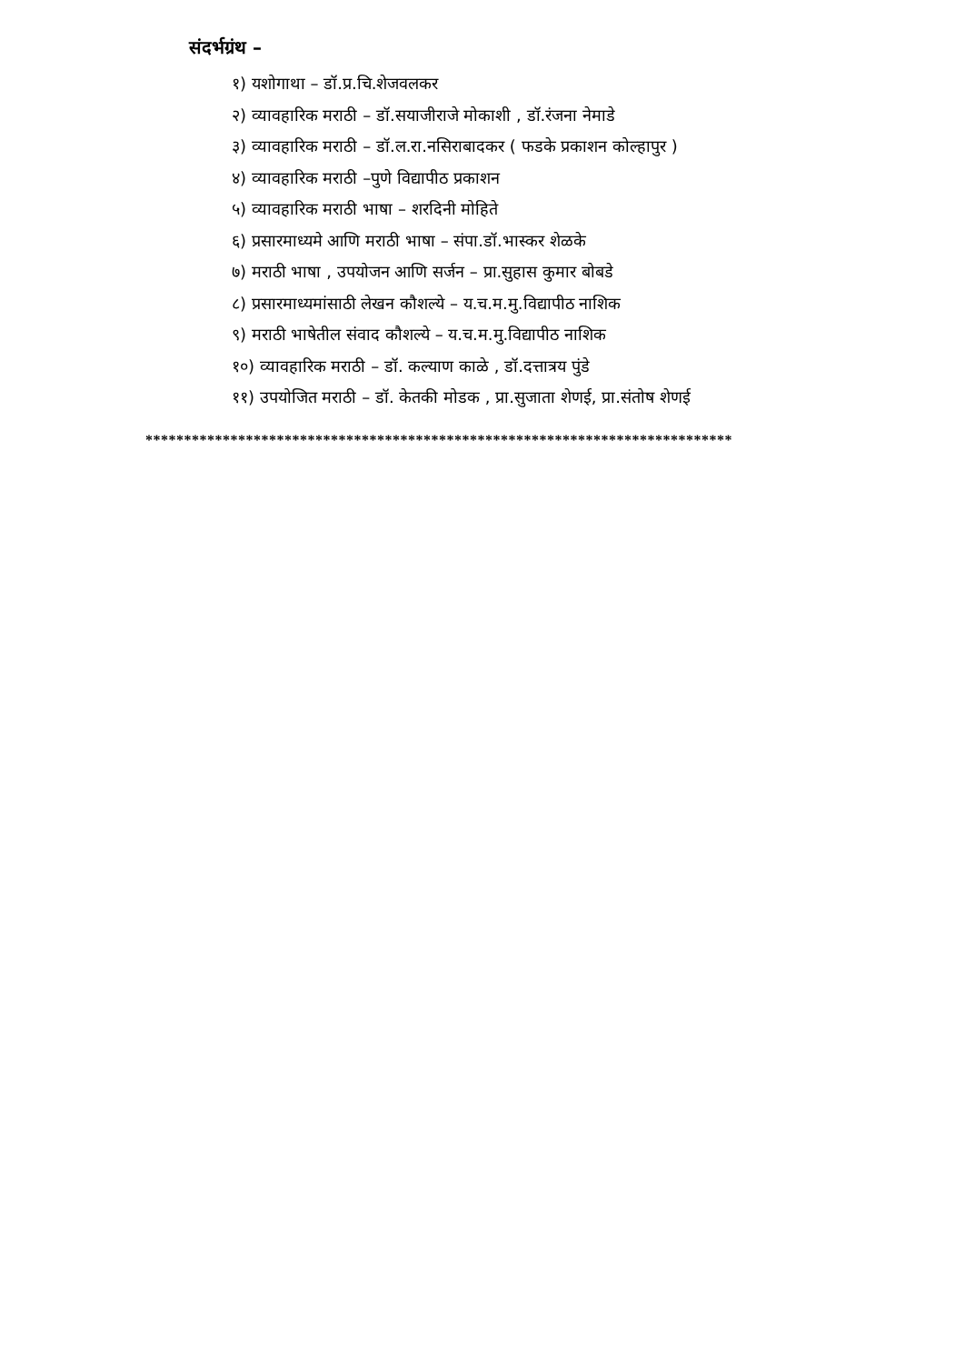संदर्भग्रंथ –
१) यशोगाथा – डॉ.प्र.चि.शेजवलकर
२) व्यावहारिक मराठी – डॉ.सयाजीराजे मोकाशी , डॉ.रंजना नेमाडे
३) व्यावहारिक मराठी – डॉ.ल.रा.नसिराबादकर ( फडके प्रकाशन कोल्हापुर )
४) व्यावहारिक मराठी –पुणे विद्यापीठ प्रकाशन
५) व्यावहारिक मराठी भाषा – शरदिनी मोहिते
६) प्रसारमाध्यमे आणि मराठी भाषा – संपा.डॉ.भास्कर शेळके
७) मराठी भाषा , उपयोजन आणि सर्जन – प्रा.सुहास कुमार बोबडे
८) प्रसारमाध्यमांसाठी लेखन कौशल्ये – य.च.म.मु.विद्यापीठ नाशिक
९) मराठी भाषेतील संवाद कौशल्ये – य.च.म.मु.विद्यापीठ नाशिक
१०) व्यावहारिक मराठी – डॉ. कल्याण काळे , डॉ.दत्तात्रय पुंडे
११) उपयोजित मराठी – डॉ. केतकी मोडक , प्रा.सुजाता शेणई, प्रा.संतोष शेणई
****************************************************************************